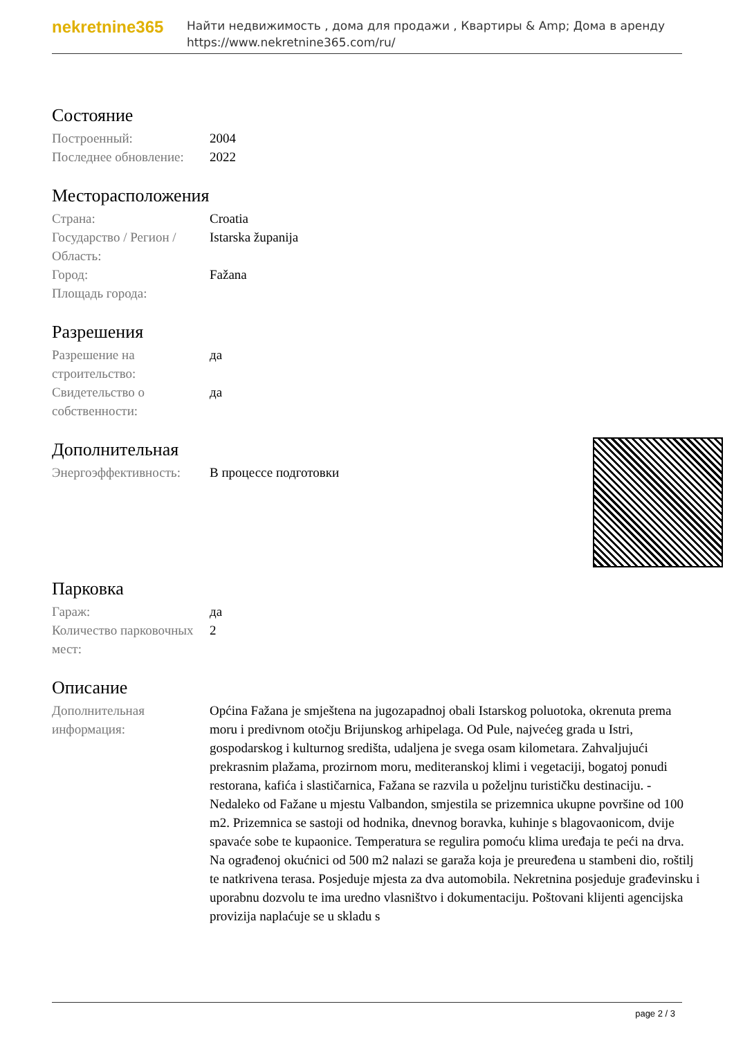nekretnine365
Найти недвижимость , дома для продажи , Квартиры & Amp; Дома в аренду
https://www.nekretnine365.com/ru/
Состояние
| Построенный: | 2004 |
| Последнее обновление: | 2022 |
Месторасположения
| Страна: | Croatia |
| Государство / Регион / Область: | Istarska županija |
| Город: | Fažana |
| Площадь города: | |
Разрешения
| Разрешение на строительство: | да |
| Свидетельство о собственности: | да |
Дополнительная
| Энергоэффективность: | В процессе подготовки |
Парковка
| Гараж: | да |
| Количество парковочных мест: | 2 |
Описание
| Дополнительная информация: | Općina Fažana je smještena na jugozapadnoj obali Istarskog poluotoka, okrenuta prema moru i predivnom otočju Brijunskog arhipelaga. Od Pule, najvećeg grada u Istri, gospodarskog i kulturnog središta, udaljena je svega osam kilometara. Zahvaljujući prekrasnim plažama, prozirnom moru, mediteranskoj klimi i vegetaciji, bogatoj ponudi restorana, kafića i slastičarnica, Fažana se razvila u poželjnu turističku destinaciju. - Nedaleko od Fažane u mjestu Valbandon, smjestila se prizemnica ukupne površine od 100 m2. Prizemnica se sastoji od hodnika, dnevnog boravka, kuhinje s blagovaonicom, dvije spavaće sobe te kupaonice. Temperatura se regulira pomoću klima uređaja te peći na drva. Na ograđenoj okućnici od 500 m2 nalazi se garaža koja je preuređena u stambeni dio, roštilj te natkrivena terasa. Posjeduje mjesta za dva automobila. Nekretnina posjeduje građevinsku i uporabnu dozvolu te ima uredno vlasništvo i dokumentaciju. Poštovani klijenti agencijska provizija naplaćuje se u skladu s |
page 2 / 3